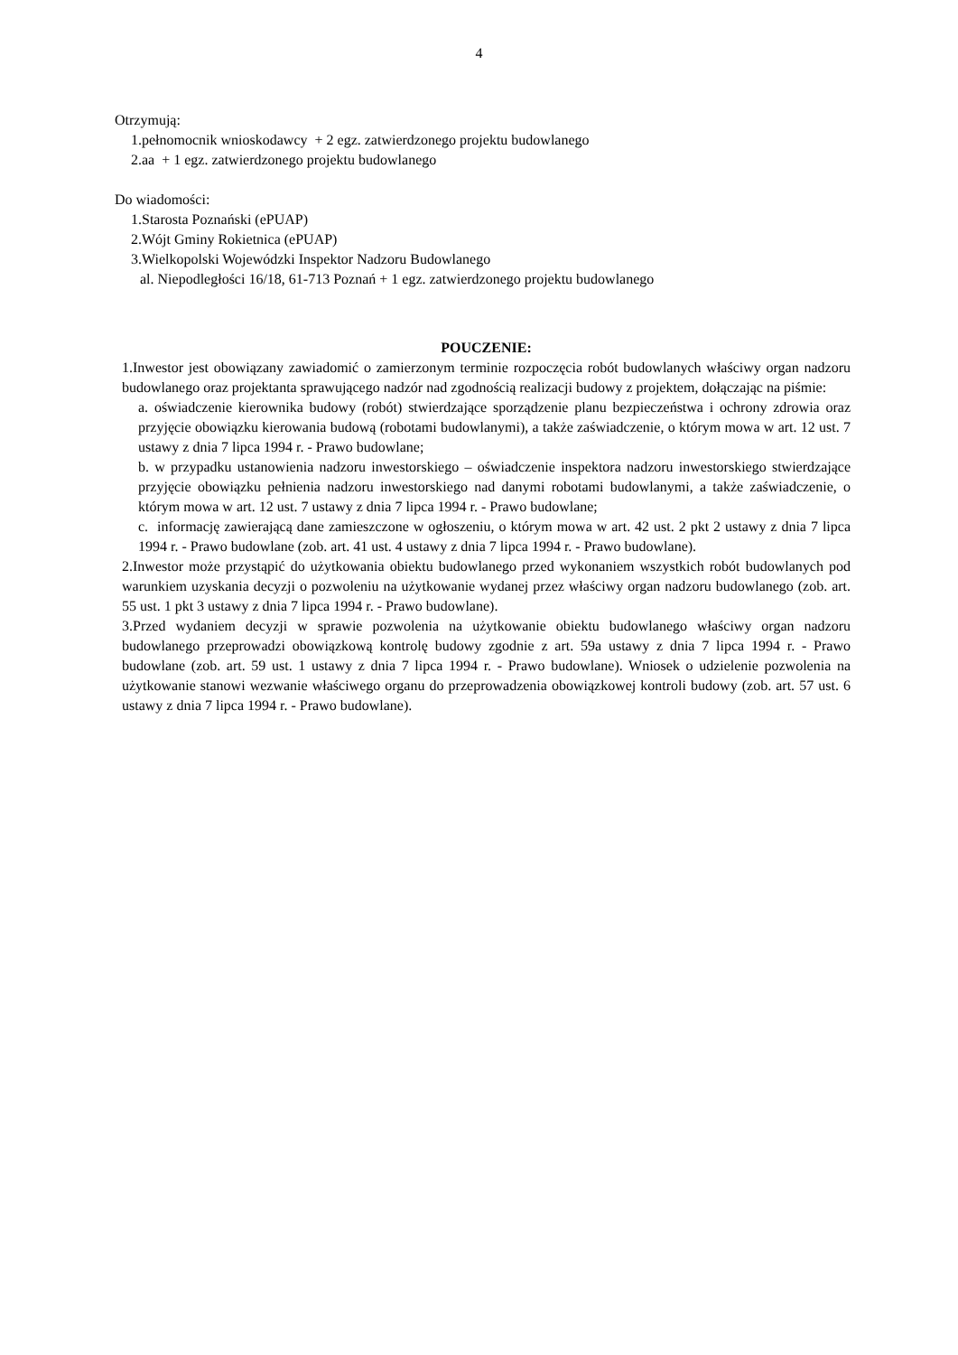4
Otrzymują:
1.pełnomocnik wnioskodawcy + 2 egz. zatwierdzonego projektu budowlanego
2.aa + 1 egz. zatwierdzonego projektu budowlanego
Do wiadomości:
1.Starosta Poznański (ePUAP)
2.Wójt Gminy Rokietnica (ePUAP)
3.Wielkopolski Wojewódzki Inspektor Nadzoru Budowlanego
al. Niepodległości 16/18, 61-713 Poznań + 1 egz. zatwierdzonego projektu budowlanego
POUCZENIE:
1.Inwestor jest obowiązany zawiadomić o zamierzonym terminie rozpoczęcia robót budowlanych właściwy organ nadzoru budowlanego oraz projektanta sprawującego nadzór nad zgodnością realizacji budowy z projektem, dołączając na piśmie:
a. oświadczenie kierownika budowy (robót) stwierdzające sporządzenie planu bezpieczeństwa i ochrony zdrowia oraz przyjęcie obowiązku kierowania budową (robotami budowlanymi), a także zaświadczenie, o którym mowa w art. 12 ust. 7 ustawy z dnia 7 lipca 1994 r. - Prawo budowlane;
b. w przypadku ustanowienia nadzoru inwestorskiego – oświadczenie inspektora nadzoru inwestorskiego stwierdzające przyjęcie obowiązku pełnienia nadzoru inwestorskiego nad danymi robotami budowlanymi, a także zaświadczenie, o którym mowa w art. 12 ust. 7 ustawy z dnia 7 lipca 1994 r. - Prawo budowlane;
c. informację zawierającą dane zamieszczone w ogłoszeniu, o którym mowa w art. 42 ust. 2 pkt 2 ustawy z dnia 7 lipca 1994 r. - Prawo budowlane (zob. art. 41 ust. 4 ustawy z dnia 7 lipca 1994 r. - Prawo budowlane).
2.Inwestor może przystąpić do użytkowania obiektu budowlanego przed wykonaniem wszystkich robót budowlanych pod warunkiem uzyskania decyzji o pozwoleniu na użytkowanie wydanej przez właściwy organ nadzoru budowlanego (zob. art. 55 ust. 1 pkt 3 ustawy z dnia 7 lipca 1994 r. - Prawo budowlane).
3.Przed wydaniem decyzji w sprawie pozwolenia na użytkowanie obiektu budowlanego właściwy organ nadzoru budowlanego przeprowadzi obowiązkową kontrolę budowy zgodnie z art. 59a ustawy z dnia 7 lipca 1994 r. - Prawo budowlane (zob. art. 59 ust. 1 ustawy z dnia 7 lipca 1994 r. - Prawo budowlane). Wniosek o udzielenie pozwolenia na użytkowanie stanowi wezwanie właściwego organu do przeprowadzenia obowiązkowej kontroli budowy (zob. art. 57 ust. 6 ustawy z dnia 7 lipca 1994 r. - Prawo budowlane).